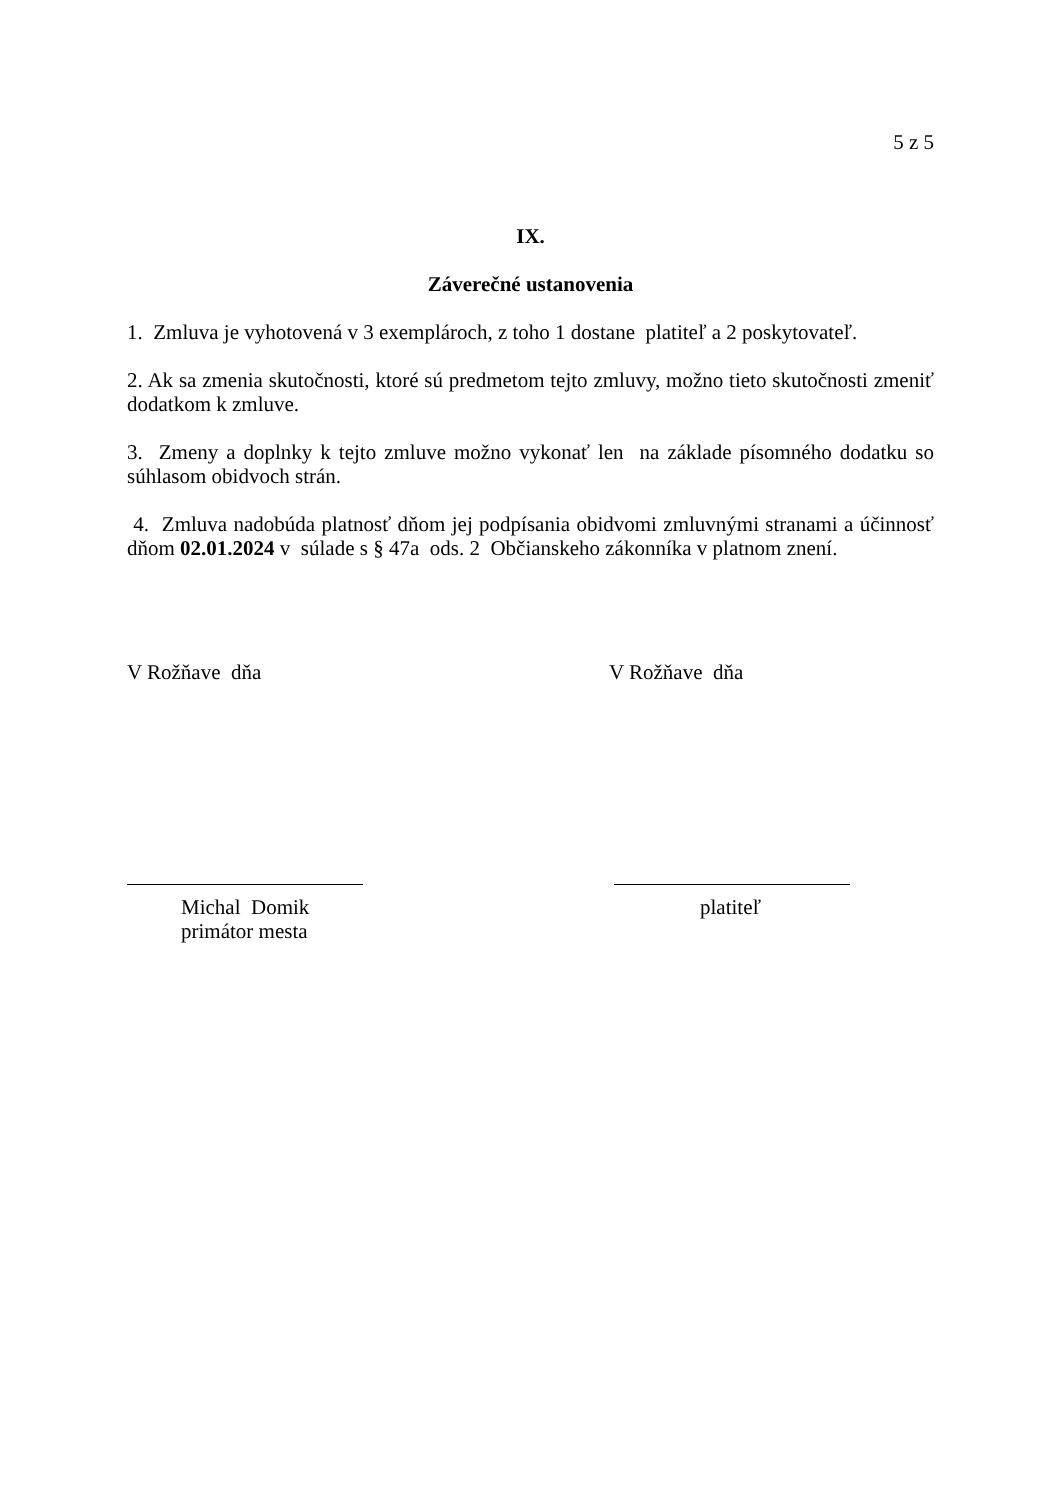5 z 5
IX.
Záverečné ustanovenia
1. Zmluva je vyhotovená v 3 exemplároch, z toho 1 dostane platiteľ a 2 poskytovateľ.
2. Ak sa zmenia skutočnosti, ktoré sú predmetom tejto zmluvy, možno tieto skutočnosti zmeniť dodatkom k zmluve.
3. Zmeny a doplnky k tejto zmluve možno vykonať len na základe písomného dodatku so súhlasom obidvoch strán.
4. Zmluva nadobúda platnosť dňom jej podpísania obidvomi zmluvnými stranami a účinnosť dňom 02.01.2024 v súlade s § 47a ods. 2 Občianskeho zákonníka v platnom znení.
V Rožňave dňa V Rožňave dňa
Michal Domik
primátor mesta
platiteľ